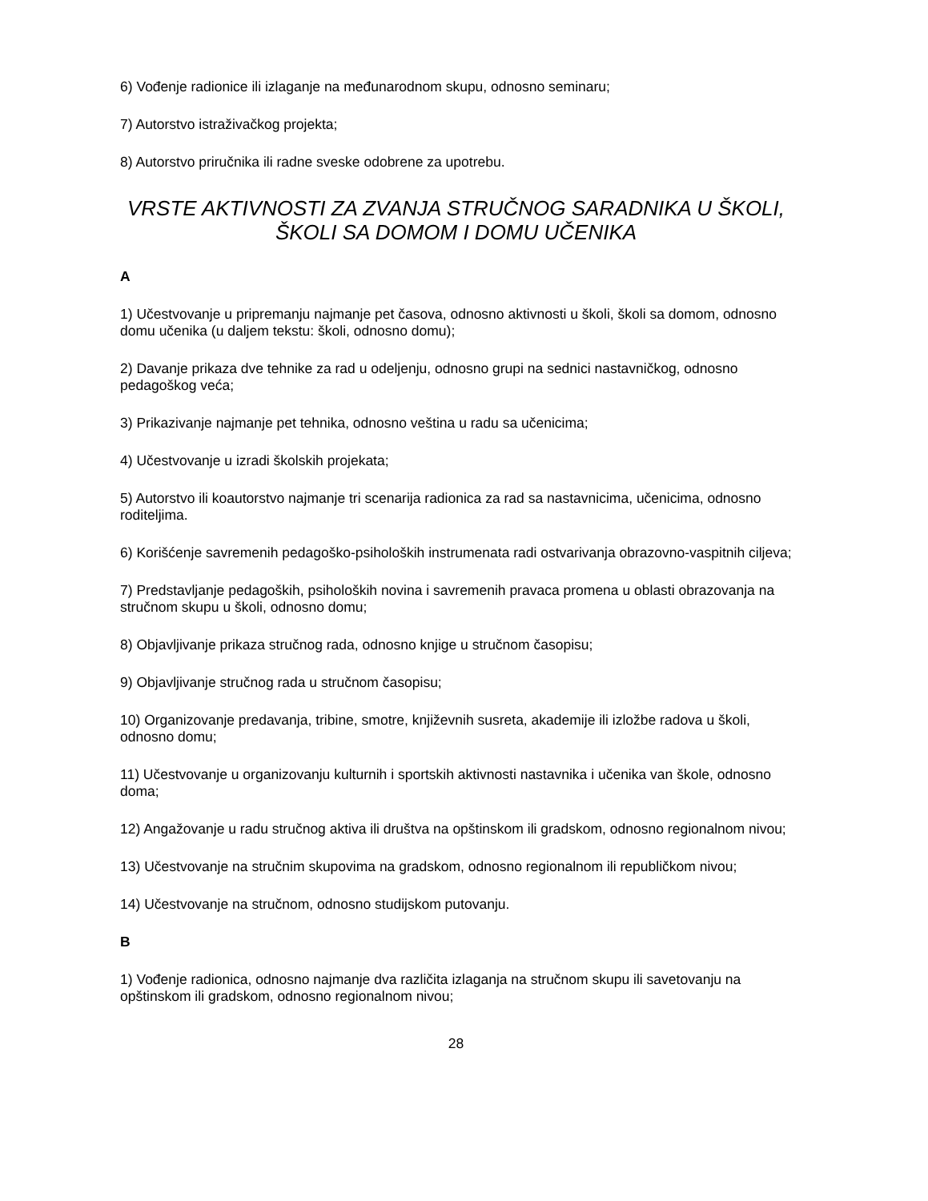6) Vođenje radionice ili izlaganje na međunarodnom skupu, odnosno seminaru;
7) Autorstvo istraživačkog projekta;
8) Autorstvo priručnika ili radne sveske odobrene za upotrebu.
VRSTE AKTIVNOSTI ZA ZVANJA STRUČNOG SARADNIKA U ŠKOLI, ŠKOLI SA DOMOM I DOMU UČENIKA
A
1) Učestvovanje u pripremanju najmanje pet časova, odnosno aktivnosti u školi, školi sa domom, odnosno domu učenika (u daljem tekstu: školi, odnosno domu);
2) Davanje prikaza dve tehnike za rad u odeljenju, odnosno grupi na sednici nastavničkog, odnosno pedagoškog veća;
3) Prikazivanje najmanje pet tehnika, odnosno veština u radu sa učenicima;
4) Učestvovanje u izradi školskih projekata;
5) Autorstvo ili koautorstvo najmanje tri scenarija radionica za rad sa nastavnicima, učenicima, odnosno roditeljima.
6) Korišćenje savremenih pedagoško-psiholoških instrumenata radi ostvarivanja obrazovno-vaspitnih ciljeva;
7) Predstavljanje pedagoških, psiholoških novina i savremenih pravaca promena u oblasti obrazovanja na stručnom skupu u školi, odnosno domu;
8) Objavljivanje prikaza stručnog rada, odnosno knjige u stručnom časopisu;
9) Objavljivanje stručnog rada u stručnom časopisu;
10) Organizovanje predavanja, tribine, smotre, književnih susreta, akademije ili izložbe radova u školi, odnosno domu;
11) Učestvovanje u organizovanju kulturnih i sportskih aktivnosti nastavnika i učenika van škole, odnosno doma;
12) Angažovanje u radu stručnog aktiva ili društva na opštinskom ili gradskom, odnosno regionalnom nivou;
13) Učestvovanje na stručnim skupovima na gradskom, odnosno regionalnom ili republičkom nivou;
14) Učestvovanje na stručnom, odnosno studijskom putovanju.
B
1) Vođenje radionica, odnosno najmanje dva različita izlaganja na stručnom skupu ili savetovanju na opštinskom ili gradskom, odnosno regionalnom nivou;
28